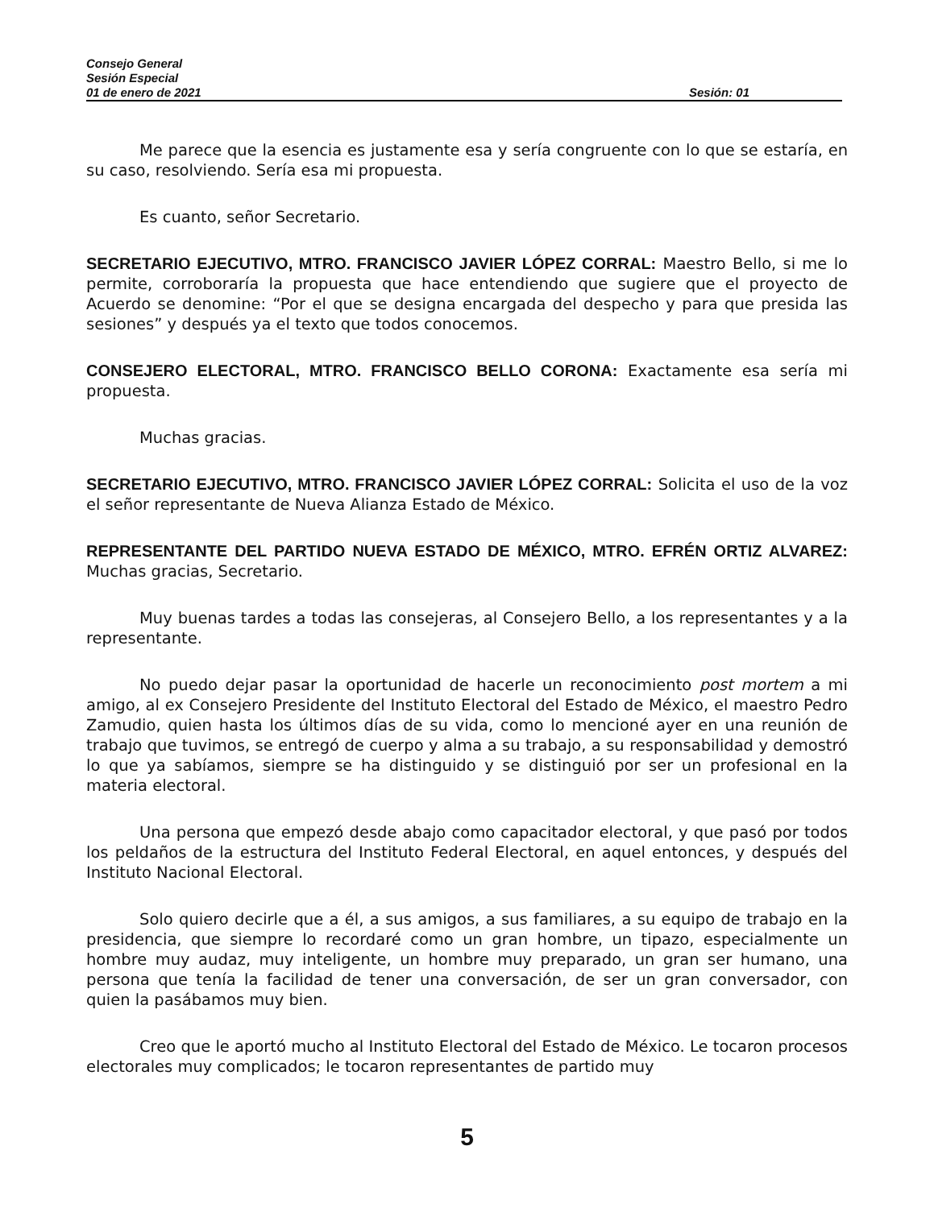Consejo General
Sesión Especial
01 de enero de 2021 Sesión: 01
Me parece que la esencia es justamente esa y sería congruente con lo que se estaría, en su caso, resolviendo. Sería esa mi propuesta.
Es cuanto, señor Secretario.
SECRETARIO EJECUTIVO, MTRO. FRANCISCO JAVIER LÓPEZ CORRAL: Maestro Bello, si me lo permite, corroboraría la propuesta que hace entendiendo que sugiere que el proyecto de Acuerdo se denomine: “Por el que se designa encargada del despecho y para que presida las sesiones” y después ya el texto que todos conocemos.
CONSEJERO ELECTORAL, MTRO. FRANCISCO BELLO CORONA: Exactamente esa sería mi propuesta.
Muchas gracias.
SECRETARIO EJECUTIVO, MTRO. FRANCISCO JAVIER LÓPEZ CORRAL: Solicita el uso de la voz el señor representante de Nueva Alianza Estado de México.
REPRESENTANTE DEL PARTIDO NUEVA ESTADO DE MÉXICO, MTRO. EFRÉN ORTIZ ALVAREZ: Muchas gracias, Secretario.
Muy buenas tardes a todas las consejeras, al Consejero Bello, a los representantes y a la representante.
No puedo dejar pasar la oportunidad de hacerle un reconocimiento post mortem a mi amigo, al ex Consejero Presidente del Instituto Electoral del Estado de México, el maestro Pedro Zamudio, quien hasta los últimos días de su vida, como lo mencioné ayer en una reunión de trabajo que tuvimos, se entregó de cuerpo y alma a su trabajo, a su responsabilidad y demostró lo que ya sabíamos, siempre se ha distinguido y se distinguió por ser un profesional en la materia electoral.
Una persona que empezó desde abajo como capacitador electoral, y que pasó por todos los peldaños de la estructura del Instituto Federal Electoral, en aquel entonces, y después del Instituto Nacional Electoral.
Solo quiero decirle que a él, a sus amigos, a sus familiares, a su equipo de trabajo en la presidencia, que siempre lo recordaré como un gran hombre, un tipazo, especialmente un hombre muy audaz, muy inteligente, un hombre muy preparado, un gran ser humano, una persona que tenía la facilidad de tener una conversación, de ser un gran conversador, con quien la pasábamos muy bien.
Creo que le aportó mucho al Instituto Electoral del Estado de México. Le tocaron procesos electorales muy complicados; le tocaron representantes de partido muy
5